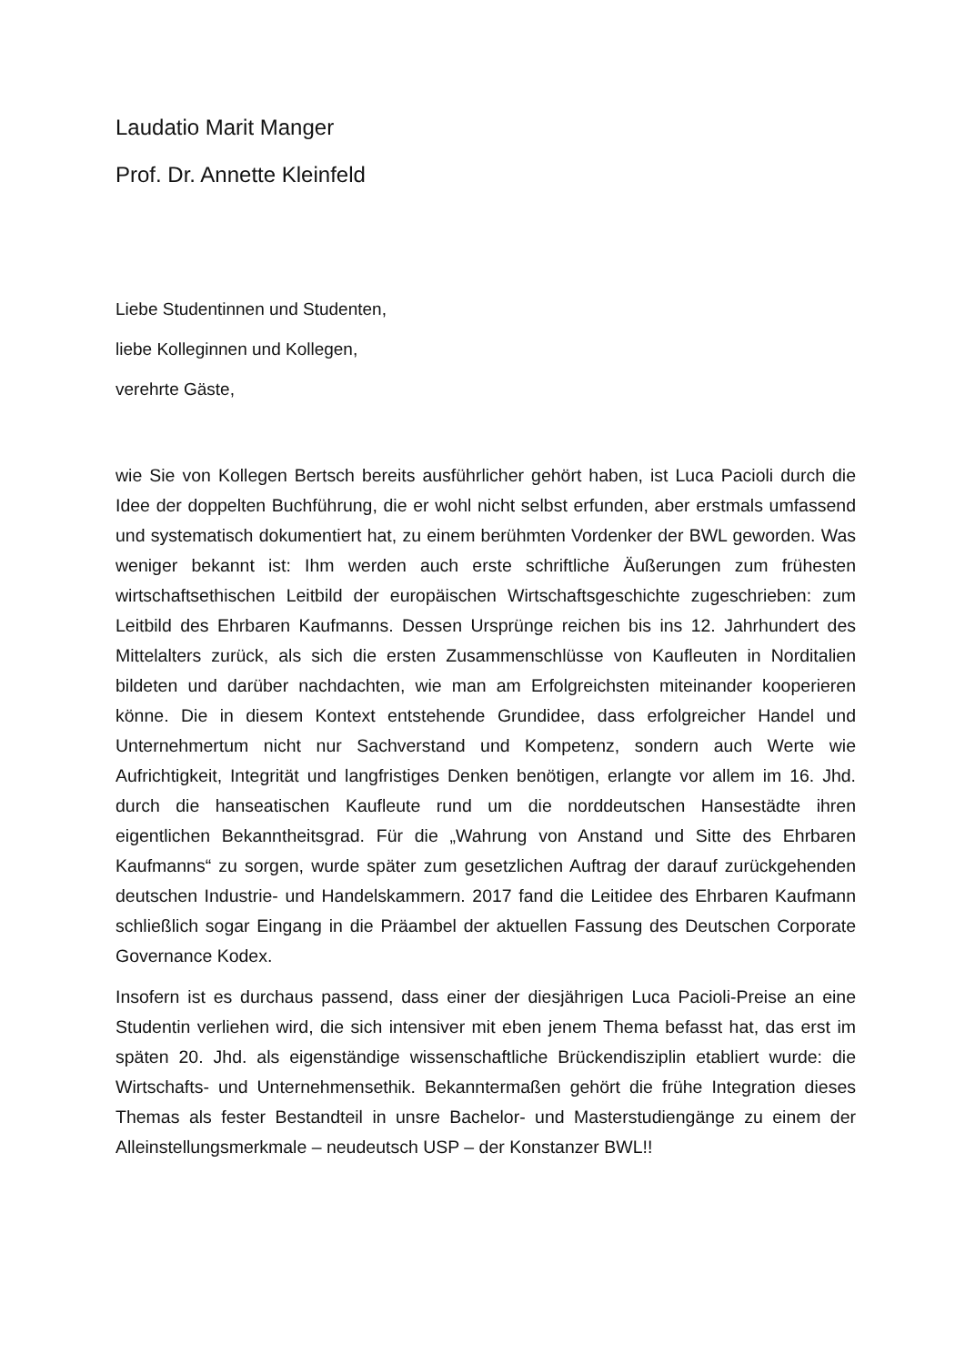Laudatio Marit Manger
Prof. Dr. Annette Kleinfeld
Liebe Studentinnen und Studenten,
liebe Kolleginnen und Kollegen,
verehrte Gäste,
wie Sie von Kollegen Bertsch bereits ausführlicher gehört haben, ist Luca Pacioli durch die Idee der doppelten Buchführung, die er wohl nicht selbst erfunden, aber erstmals umfassend und systematisch dokumentiert hat, zu einem berühmten Vordenker der BWL geworden. Was weniger bekannt ist: Ihm werden auch erste schriftliche Äußerungen zum frühesten wirtschaftsethischen Leitbild der europäischen Wirtschaftsgeschichte zugeschrieben: zum Leitbild des Ehrbaren Kaufmanns. Dessen Ursprünge reichen bis ins 12. Jahrhundert des Mittelalters zurück, als sich die ersten Zusammenschlüsse von Kaufleuten in Norditalien bildeten und darüber nachdachten, wie man am Erfolgreichsten miteinander kooperieren könne. Die in diesem Kontext entstehende Grundidee, dass erfolgreicher Handel und Unternehmertum nicht nur Sachverstand und Kompetenz, sondern auch Werte wie Aufrichtigkeit, Integrität und langfristiges Denken benötigen, erlangte vor allem im 16. Jhd. durch die hanseatischen Kaufleute rund um die norddeutschen Hansestädte ihren eigentlichen Bekanntheitsgrad. Für die „Wahrung von Anstand und Sitte des Ehrbaren Kaufmanns“ zu sorgen, wurde später zum gesetzlichen Auftrag der darauf zurückgehenden deutschen Industrie- und Handelskammern. 2017 fand die Leitidee des Ehrbaren Kaufmann schließlich sogar Eingang in die Präambel der aktuellen Fassung des Deutschen Corporate Governance Kodex.
Insofern ist es durchaus passend, dass einer der diesjährigen Luca Pacioli-Preise an eine Studentin verliehen wird, die sich intensiver mit eben jenem Thema befasst hat, das erst im späten 20. Jhd. als eigenständige wissenschaftliche Brückendisziplin etabliert wurde: die Wirtschafts- und Unternehmensethik. Bekanntermaßen gehört die frühe Integration dieses Themas als fester Bestandteil in unsre Bachelor- und Masterstudiengänge zu einem der Alleinstellungsmerkmale – neudeutsch USP – der Konstanzer BWL!!